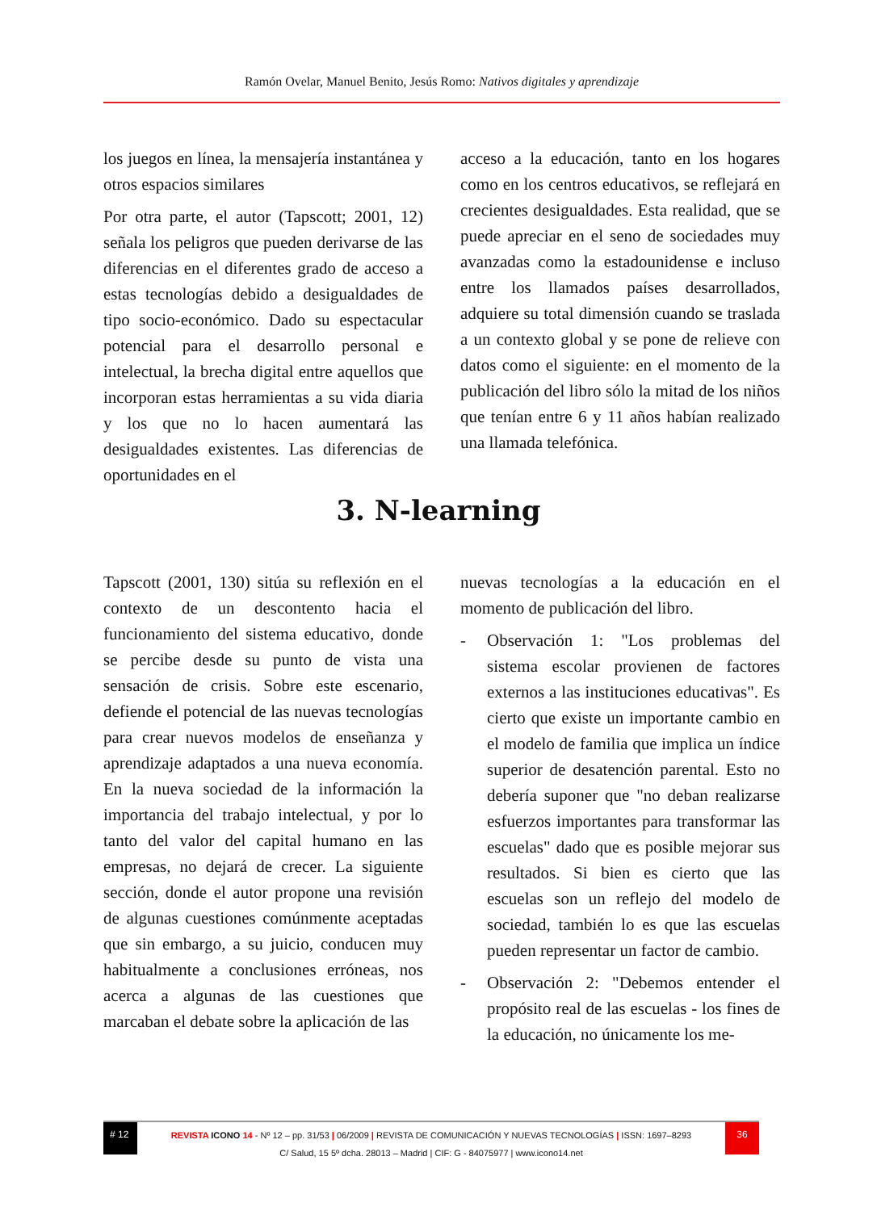Ramón Ovelar, Manuel Benito, Jesús Romo: Nativos digitales y aprendizaje
los juegos en línea, la mensajería instantánea y otros espacios similares
Por otra parte, el autor (Tapscott; 2001, 12) señala los peligros que pueden derivarse de las diferencias en el diferentes grado de acceso a estas tecnologías debido a desigualdades de tipo socio-económico. Dado su espectacular potencial para el desarrollo personal e intelectual, la brecha digital entre aquellos que incorporan estas herramientas a su vida diaria y los que no lo hacen aumentará las desigualdades existentes. Las diferencias de oportunidades en el
acceso a la educación, tanto en los hogares como en los centros educativos, se reflejará en crecientes desigualdades. Esta realidad, que se puede apreciar en el seno de sociedades muy avanzadas como la estadounidense e incluso entre los llamados países desarrollados, adquiere su total dimensión cuando se traslada a un contexto global y se pone de relieve con datos como el siguiente: en el momento de la publicación del libro sólo la mitad de los niños que tenían entre 6 y 11 años habían realizado una llamada telefónica.
3. N-learning
Tapscott (2001, 130) sitúa su reflexión en el contexto de un descontento hacia el funcionamiento del sistema educativo, donde se percibe desde su punto de vista una sensación de crisis. Sobre este escenario, defiende el potencial de las nuevas tecnologías para crear nuevos modelos de enseñanza y aprendizaje adaptados a una nueva economía. En la nueva sociedad de la información la importancia del trabajo intelectual, y por lo tanto del valor del capital humano en las empresas, no dejará de crecer. La siguiente sección, donde el autor propone una revisión de algunas cuestiones comúnmente aceptadas que sin embargo, a su juicio, conducen muy habitualmente a conclusiones erróneas, nos acerca a algunas de las cuestiones que marcaban el debate sobre la aplicación de las
nuevas tecnologías a la educación en el momento de publicación del libro.
- Observación 1: "Los problemas del sistema escolar provienen de factores externos a las instituciones educativas". Es cierto que existe un importante cambio en el modelo de familia que implica un índice superior de desatención parental. Esto no debería suponer que "no deban realizarse esfuerzos importantes para transformar las escuelas" dado que es posible mejorar sus resultados. Si bien es cierto que las escuelas son un reflejo del modelo de sociedad, también lo es que las escuelas pueden representar un factor de cambio.
- Observación 2: "Debemos entender el propósito real de las escuelas - los fines de la educación, no únicamente los me-
# 12
REVISTA ICONO 14 - Nº 12 – pp. 31/53 | 06/2009 | REVISTA DE COMUNICACIÓN Y NUEVAS TECNOLOGÍAS | ISSN: 1697–8293
C/ Salud, 15 5º dcha. 28013 – Madrid | CIF: G - 84075977 | www.icono14.net
36